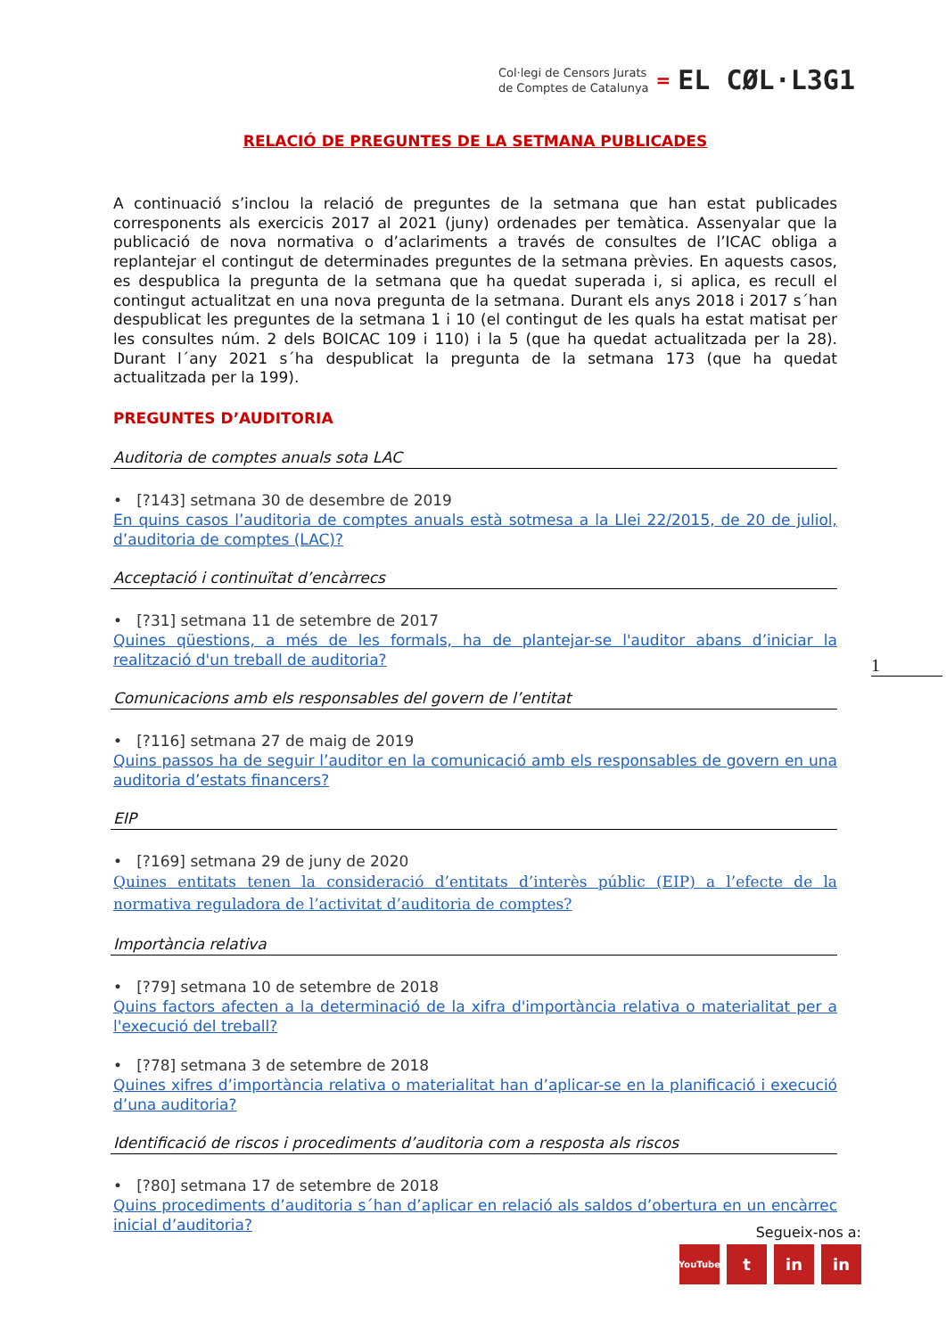Col·legi de Censors Jurats
de Comptes de Catalunya
=
EL CØL·L3G1
RELACIÓ DE PREGUNTES DE LA SETMANA PUBLICADES
A continuació s’inclou la relació de preguntes de la setmana que han estat publicades corresponents als exercicis 2017 al 2021 (juny) ordenades per temàtica. Assenyalar que la publicació de nova normativa o d’aclariments a través de consultes de l’ICAC obliga a replantejar el contingut de determinades preguntes de la setmana prèvies. En aquests casos, es despublica la pregunta de la setmana que ha quedat superada i, si aplica, es recull el contingut actualitzat en una nova pregunta de la setmana. Durant els anys 2018 i 2017 s´han despublicat les preguntes de la setmana 1 i 10 (el contingut de les quals ha estat matisat per les consultes núm. 2 dels BOICAC 109 i 110) i la 5 (que ha quedat actualitzada per la 28). Durant l´any 2021 s´ha despublicat la pregunta de la setmana 173 (que ha quedat actualitzada per la 199).
PREGUNTES D’AUDITORIA
Auditoria de comptes anuals sota LAC
• [?143] setmana 30 de desembre de 2019
En quins casos l’auditoria de comptes anuals està sotmesa a la Llei 22/2015, de 20 de juliol, d’auditoria de comptes (LAC)?
Acceptació i continuïtat d’encàrrecs
• [?31] setmana 11 de setembre de 2017
Quines qüestions, a més de les formals, ha de plantejar-se l'auditor abans d’iniciar la realització d'un treball de auditoria?
Comunicacions amb els responsables del govern de l’entitat
• [?116] setmana 27 de maig de 2019
Quins passos ha de seguir l’auditor en la comunicació amb els responsables de govern en una auditoria d’estats financers?
EIP
• [?169] setmana 29 de juny de 2020
Quines entitats tenen la consideració d’entitats d’interès públic (EIP) a l’efecte de la normativa reguladora de l’activitat d’auditoria de comptes?
Importància relativa
• [?79] setmana 10 de setembre de 2018
Quins factors afecten a la determinació de la xifra d'importància relativa o materialitat per a l'execució del treball?
• [?78] setmana 3 de setembre de 2018
Quines xifres d’importància relativa o materialitat han d’aplicar-se en la planificació i execució d’una auditoria?
Identificació de riscos i procediments d’auditoria com a resposta als riscos
• [?80] setmana 17 de setembre de 2018
Quins procediments d’auditoria s´han d’aplicar en relació als saldos d’obertura en un encàrrec inicial d’auditoria?
1
Segueix-nos a:
YouTube t in in